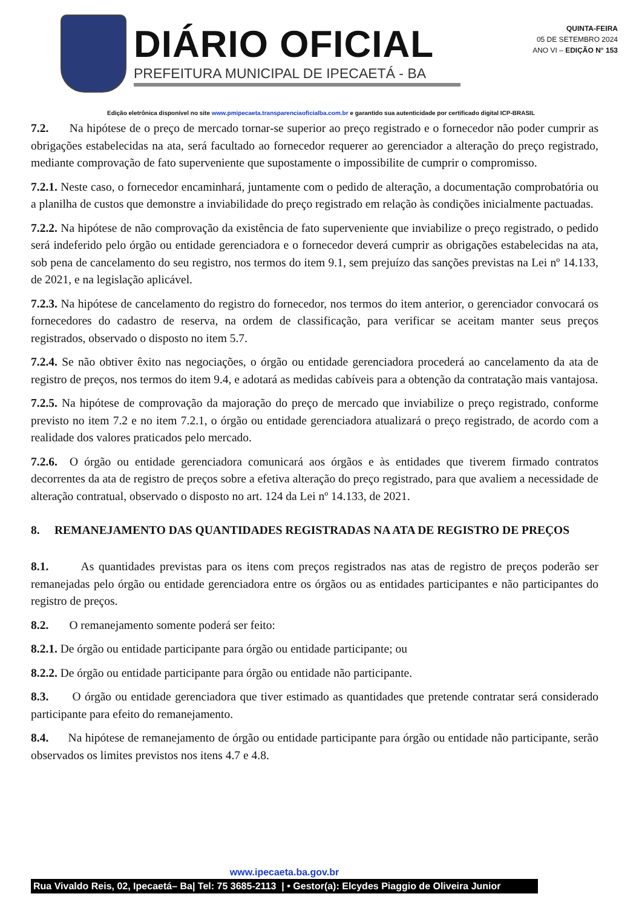DIÁRIO OFICIAL
PREFEITURA MUNICIPAL DE IPECAETÁ - BA
QUINTA-FEIRA
05 DE SETEMBRO 2024
ANO VI – EDIÇÃO N° 153
Edição eletrônica disponível no site www.pmipecaeta.transparenciaoficialba.com.br e garantido sua autenticidade por certificado digital ICP-BRASIL
7.2. Na hipótese de o preço de mercado tornar-se superior ao preço registrado e o fornecedor não poder cumprir as obrigações estabelecidas na ata, será facultado ao fornecedor requerer ao gerenciador a alteração do preço registrado, mediante comprovação de fato superveniente que supostamente o impossibilite de cumprir o compromisso.
7.2.1. Neste caso, o fornecedor encaminhará, juntamente com o pedido de alteração, a documentação comprobatória ou a planilha de custos que demonstre a inviabilidade do preço registrado em relação às condições inicialmente pactuadas.
7.2.2. Na hipótese de não comprovação da existência de fato superveniente que inviabilize o preço registrado, o pedido será indeferido pelo órgão ou entidade gerenciadora e o fornecedor deverá cumprir as obrigações estabelecidas na ata, sob pena de cancelamento do seu registro, nos termos do item 9.1, sem prejuízo das sanções previstas na Lei nº 14.133, de 2021, e na legislação aplicável.
7.2.3. Na hipótese de cancelamento do registro do fornecedor, nos termos do item anterior, o gerenciador convocará os fornecedores do cadastro de reserva, na ordem de classificação, para verificar se aceitam manter seus preços registrados, observado o disposto no item 5.7.
7.2.4. Se não obtiver êxito nas negociações, o órgão ou entidade gerenciadora procederá ao cancelamento da ata de registro de preços, nos termos do item 9.4, e adotará as medidas cabíveis para a obtenção da contratação mais vantajosa.
7.2.5. Na hipótese de comprovação da majoração do preço de mercado que inviabilize o preço registrado, conforme previsto no item 7.2 e no item 7.2.1, o órgão ou entidade gerenciadora atualizará o preço registrado, de acordo com a realidade dos valores praticados pelo mercado.
7.2.6. O órgão ou entidade gerenciadora comunicará aos órgãos e às entidades que tiverem firmado contratos decorrentes da ata de registro de preços sobre a efetiva alteração do preço registrado, para que avaliem a necessidade de alteração contratual, observado o disposto no art. 124 da Lei nº 14.133, de 2021.
8. REMANEJAMENTO DAS QUANTIDADES REGISTRADAS NA ATA DE REGISTRO DE PREÇOS
8.1. As quantidades previstas para os itens com preços registrados nas atas de registro de preços poderão ser remanejadas pelo órgão ou entidade gerenciadora entre os órgãos ou as entidades participantes e não participantes do registro de preços.
8.2. O remanejamento somente poderá ser feito:
8.2.1. De órgão ou entidade participante para órgão ou entidade participante; ou
8.2.2. De órgão ou entidade participante para órgão ou entidade não participante.
8.3. O órgão ou entidade gerenciadora que tiver estimado as quantidades que pretende contratar será considerado participante para efeito do remanejamento.
8.4. Na hipótese de remanejamento de órgão ou entidade participante para órgão ou entidade não participante, serão observados os limites previstos nos itens 4.7 e 4.8.
www.ipecaeta.ba.gov.br
Rua Vivaldo Reis, 02, Ipecaetá– Ba| Tel: 75 3685-2113 | • Gestor(a): Elcydes Piaggio de Oliveira Junior